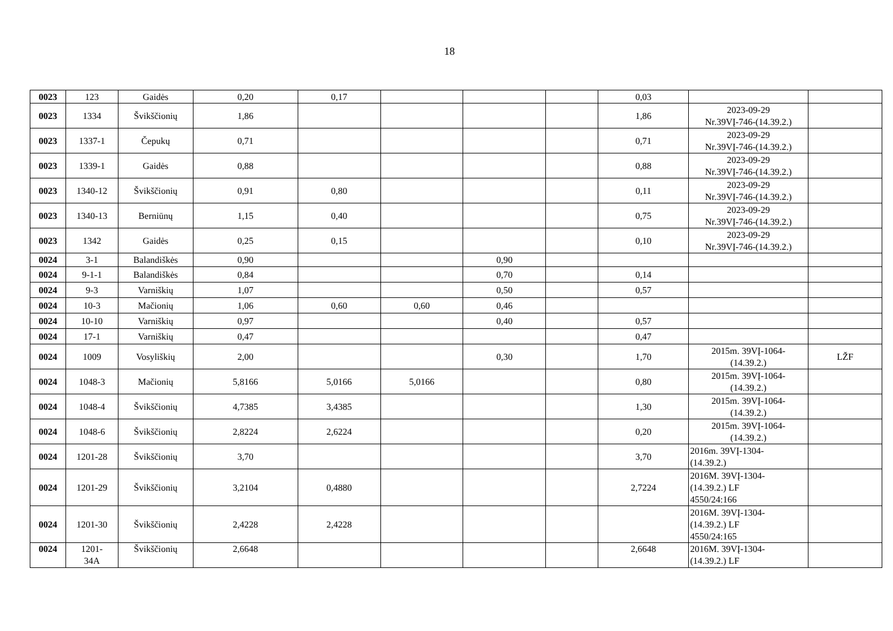18
| 0023 | 123 | Gaidės | 0,20 | 0,17 | | | | 0,03 | | |
| 0023 | 1334 | Švikščionių | 1,86 | | | | | 1,86 | 2023-09-29 Nr.39VĮ-746-(14.39.2.) | |
| 0023 | 1337-1 | Čepukų | 0,71 | | | | | 0,71 | 2023-09-29 Nr.39VĮ-746-(14.39.2.) | |
| 0023 | 1339-1 | Gaidės | 0,88 | | | | | 0,88 | 2023-09-29 Nr.39VĮ-746-(14.39.2.) | |
| 0023 | 1340-12 | Švikščionių | 0,91 | 0,80 | | | | 0,11 | 2023-09-29 Nr.39VĮ-746-(14.39.2.) | |
| 0023 | 1340-13 | Berniūnų | 1,15 | 0,40 | | | | 0,75 | 2023-09-29 Nr.39VĮ-746-(14.39.2.) | |
| 0023 | 1342 | Gaidės | 0,25 | 0,15 | | | | 0,10 | 2023-09-29 Nr.39VĮ-746-(14.39.2.) | |
| 0024 | 3-1 | Balandiškės | 0,90 | | | 0,90 | | | | |
| 0024 | 9-1-1 | Balandiškės | 0,84 | | | 0,70 | | 0,14 | | |
| 0024 | 9-3 | Varniškių | 1,07 | | | 0,50 | | 0,57 | | |
| 0024 | 10-3 | Mačionių | 1,06 | 0,60 | 0,60 | 0,46 | | | | |
| 0024 | 10-10 | Varniškių | 0,97 | | | 0,40 | | 0,57 | | |
| 0024 | 17-1 | Varniškių | 0,47 | | | | | 0,47 | | |
| 0024 | 1009 | Vosyliškių | 2,00 | | | 0,30 | | 1,70 | 2015m. 39VĮ-1064- (14.39.2.) | LŽF |
| 0024 | 1048-3 | Mačionių | 5,8166 | 5,0166 | 5,0166 | | | 0,80 | 2015m. 39VĮ-1064- (14.39.2.) | |
| 0024 | 1048-4 | Švikščionių | 4,7385 | 3,4385 | | | | 1,30 | 2015m. 39VĮ-1064- (14.39.2.) | |
| 0024 | 1048-6 | Švikščionių | 2,8224 | 2,6224 | | | | 0,20 | 2015m. 39VĮ-1064- (14.39.2.) | |
| 0024 | 1201-28 | Švikščionių | 3,70 | | | | | 3,70 | 2016m. 39VĮ-1304- (14.39.2.) | |
| 0024 | 1201-29 | Švikščionių | 3,2104 | 0,4880 | | | | 2,7224 | 2016M. 39VĮ-1304- (14.39.2.) LF 4550/24:166 | |
| 0024 | 1201-30 | Švikščionių | 2,4228 | 2,4228 | | | | | 2016M. 39VĮ-1304- (14.39.2.) LF 4550/24:165 | |
| 0024 | 1201- 34A | Švikščionių | 2,6648 | | | | | 2,6648 | 2016M. 39VĮ-1304- (14.39.2.) LF | |